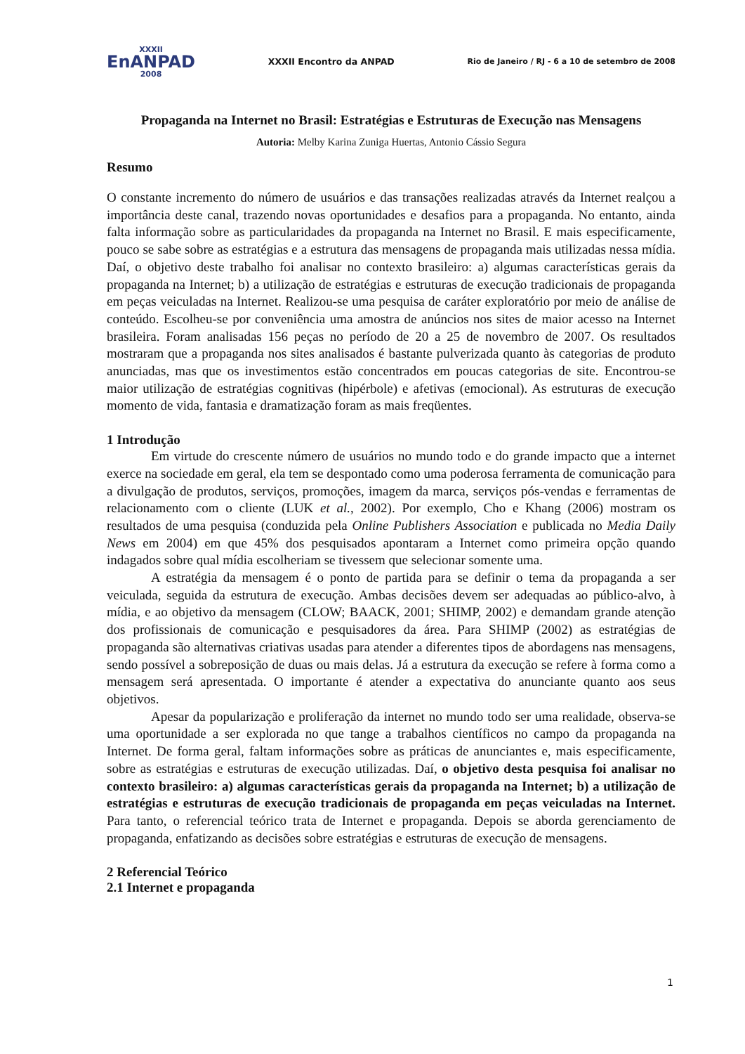XXXII
EnANPAD
2008
XXXII Encontro da ANPAD
Rio de Janeiro / RJ - 6 a 10 de setembro de 2008
Propaganda na Internet no Brasil: Estratégias e Estruturas de Execução nas Mensagens
Autoria: Melby Karina Zuniga Huertas, Antonio Cássio Segura
Resumo
O constante incremento do número de usuários e das transações realizadas através da Internet realçou a importância deste canal, trazendo novas oportunidades e desafios para a propaganda. No entanto, ainda falta informação sobre as particularidades da propaganda na Internet no Brasil. E mais especificamente, pouco se sabe sobre as estratégias e a estrutura das mensagens de propaganda mais utilizadas nessa mídia. Daí, o objetivo deste trabalho foi analisar no contexto brasileiro: a) algumas características gerais da propaganda na Internet; b) a utilização de estratégias e estruturas de execução tradicionais de propaganda em peças veiculadas na Internet. Realizou-se uma pesquisa de caráter exploratório por meio de análise de conteúdo. Escolheu-se por conveniência uma amostra de anúncios nos sites de maior acesso na Internet brasileira. Foram analisadas 156 peças no período de 20 a 25 de novembro de 2007. Os resultados mostraram que a propaganda nos sites analisados é bastante pulverizada quanto às categorias de produto anunciadas, mas que os investimentos estão concentrados em poucas categorias de site. Encontrou-se maior utilização de estratégias cognitivas (hipérbole) e afetivas (emocional). As estruturas de execução momento de vida, fantasia e dramatização foram as mais freqüentes.
1 Introdução
Em virtude do crescente número de usuários no mundo todo e do grande impacto que a internet exerce na sociedade em geral, ela tem se despontado como uma poderosa ferramenta de comunicação para a divulgação de produtos, serviços, promoções, imagem da marca, serviços pós-vendas e ferramentas de relacionamento com o cliente (LUK et al., 2002). Por exemplo, Cho e Khang (2006) mostram os resultados de uma pesquisa (conduzida pela Online Publishers Association e publicada no Media Daily News em 2004) em que 45% dos pesquisados apontaram a Internet como primeira opção quando indagados sobre qual mídia escolheriam se tivessem que selecionar somente uma.
A estratégia da mensagem é o ponto de partida para se definir o tema da propaganda a ser veiculada, seguida da estrutura de execução. Ambas decisões devem ser adequadas ao público-alvo, à mídia, e ao objetivo da mensagem (CLOW; BAACK, 2001; SHIMP, 2002) e demandam grande atenção dos profissionais de comunicação e pesquisadores da área. Para SHIMP (2002) as estratégias de propaganda são alternativas criativas usadas para atender a diferentes tipos de abordagens nas mensagens, sendo possível a sobreposição de duas ou mais delas. Já a estrutura da execução se refere à forma como a mensagem será apresentada. O importante é atender a expectativa do anunciante quanto aos seus objetivos.
Apesar da popularização e proliferação da internet no mundo todo ser uma realidade, observa-se uma oportunidade a ser explorada no que tange a trabalhos científicos no campo da propaganda na Internet. De forma geral, faltam informações sobre as práticas de anunciantes e, mais especificamente, sobre as estratégias e estruturas de execução utilizadas. Daí, o objetivo desta pesquisa foi analisar no contexto brasileiro: a) algumas características gerais da propaganda na Internet; b) a utilização de estratégias e estruturas de execução tradicionais de propaganda em peças veiculadas na Internet. Para tanto, o referencial teórico trata de Internet e propaganda. Depois se aborda gerenciamento de propaganda, enfatizando as decisões sobre estratégias e estruturas de execução de mensagens.
2 Referencial Teórico
2.1 Internet e propaganda
1